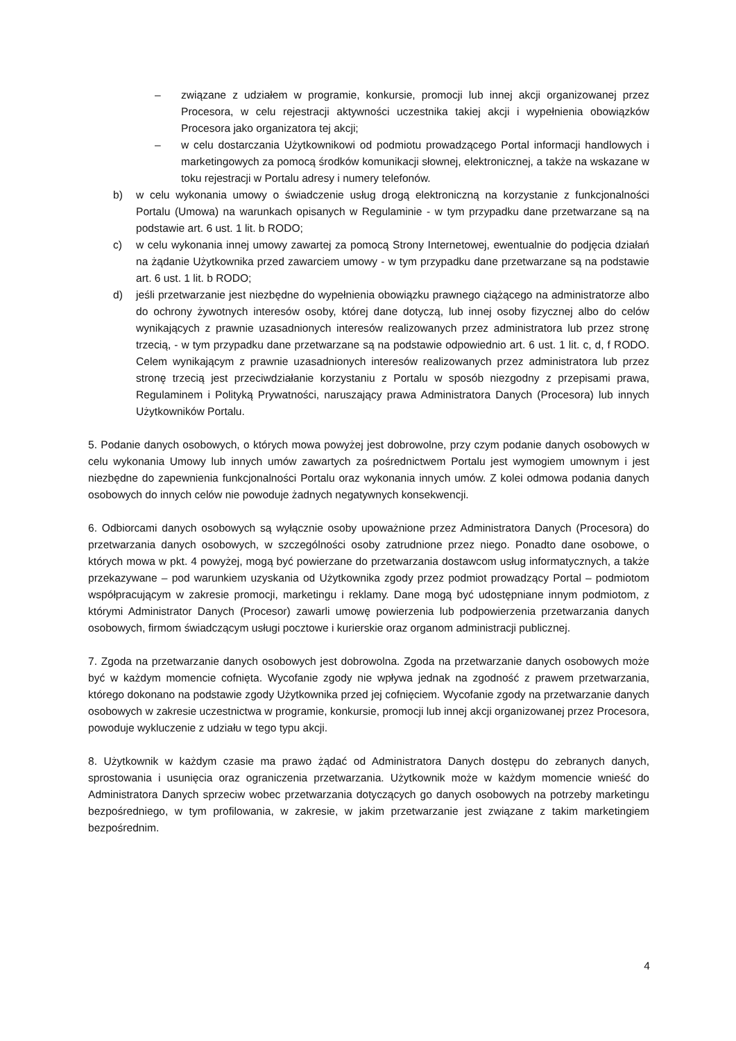– związane z udziałem w programie, konkursie, promocji lub innej akcji organizowanej przez Procesora, w celu rejestracji aktywności uczestnika takiej akcji i wypełnienia obowiązków Procesora jako organizatora tej akcji;
– w celu dostarczania Użytkownikowi od podmiotu prowadzącego Portal informacji handlowych i marketingowych za pomocą środków komunikacji słownej, elektronicznej, a także na wskazane w toku rejestracji w Portalu adresy i numery telefonów.
b) w celu wykonania umowy o świadczenie usług drogą elektroniczną na korzystanie z funkcjonalności Portalu (Umowa) na warunkach opisanych w Regulaminie - w tym przypadku dane przetwarzane są na podstawie art. 6 ust. 1 lit. b RODO;
c) w celu wykonania innej umowy zawartej za pomocą Strony Internetowej, ewentualnie do podjęcia działań na żądanie Użytkownika przed zawarciem umowy - w tym przypadku dane przetwarzane są na podstawie art. 6 ust. 1 lit. b RODO;
d) jeśli przetwarzanie jest niezbędne do wypełnienia obowiązku prawnego ciążącego na administratorze albo do ochrony żywotnych interesów osoby, której dane dotyczą, lub innej osoby fizycznej albo do celów wynikających z prawnie uzasadnionych interesów realizowanych przez administratora lub przez stronę trzecią, - w tym przypadku dane przetwarzane są na podstawie odpowiednio art. 6 ust. 1 lit. c, d, f RODO. Celem wynikającym z prawnie uzasadnionych interesów realizowanych przez administratora lub przez stronę trzecią jest przeciwdziałanie korzystaniu z Portalu w sposób niezgodny z przepisami prawa, Regulaminem i Polityką Prywatności, naruszający prawa Administratora Danych (Procesora) lub innych Użytkowników Portalu.
5. Podanie danych osobowych, o których mowa powyżej jest dobrowolne, przy czym podanie danych osobowych w celu wykonania Umowy lub innych umów zawartych za pośrednictwem Portalu jest wymogiem umownym i jest niezbędne do zapewnienia funkcjonalności Portalu oraz wykonania innych umów. Z kolei odmowa podania danych osobowych do innych celów nie powoduje żadnych negatywnych konsekwencji.
6. Odbiorcami danych osobowych są wyłącznie osoby upoważnione przez Administratora Danych (Procesora) do przetwarzania danych osobowych, w szczególności osoby zatrudnione przez niego. Ponadto dane osobowe, o których mowa w pkt. 4 powyżej, mogą być powierzane do przetwarzania dostawcom usług informatycznych, a także przekazywane – pod warunkiem uzyskania od Użytkownika zgody przez podmiot prowadzący Portal – podmiotom współpracującym w zakresie promocji, marketingu i reklamy. Dane mogą być udostępniane innym podmiotom, z którymi Administrator Danych (Procesor) zawarli umowę powierzenia lub podpowierzenia przetwarzania danych osobowych, firmom świadczącym usługi pocztowe i kurierskie oraz organom administracji publicznej.
7. Zgoda na przetwarzanie danych osobowych jest dobrowolna. Zgoda na przetwarzanie danych osobowych może być w każdym momencie cofnięta. Wycofanie zgody nie wpływa jednak na zgodność z prawem przetwarzania, którego dokonano na podstawie zgody Użytkownika przed jej cofnięciem. Wycofanie zgody na przetwarzanie danych osobowych w zakresie uczestnictwa w programie, konkursie, promocji lub innej akcji organizowanej przez Procesora, powoduje wykluczenie z udziału w tego typu akcji.
8. Użytkownik w każdym czasie ma prawo żądać od Administratora Danych dostępu do zebranych danych, sprostowania i usunięcia oraz ograniczenia przetwarzania. Użytkownik może w każdym momencie wnieść do Administratora Danych sprzeciw wobec przetwarzania dotyczących go danych osobowych na potrzeby marketingu bezpośredniego, w tym profilowania, w zakresie, w jakim przetwarzanie jest związane z takim marketingiem bezpośrednim.
4